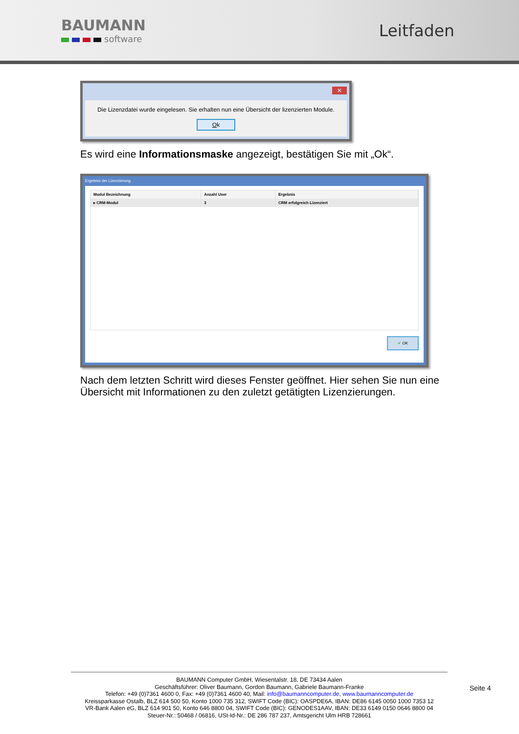BAUMANN
software
Leitfaden
✕
Die Lizenzdatei wurde eingelesen. Sie erhalten nun eine Übersicht der lizenzierten Module.
Ok
Es wird eine Informationsmaske angezeigt, bestätigen Sie mit „Ok“.
Ergebnis der Lizenzierung
| Modul Bezeichnung | Anzahl User | Ergebnis |
| --- | --- | --- |
| ▸ CRM-Modul | 3 | CRM erfolgreich Lizenziert |
✔ OK
Nach dem letzten Schritt wird dieses Fenster geöffnet. Hier sehen Sie nun eine Übersicht mit Informationen zu den zuletzt getätigten Lizenzierungen.
BAUMANN Computer GmbH, Wiesentalstr. 18, DE 73434 Aalen
Geschäftsführer: Oliver Baumann, Gordon Baumann, Gabriele Baumann-Franke
Telefon: +49 (0)7361 4600 0, Fax: +49 (0)7361 4600 40, Mail: info@baumanncomputer.de, www.baumanncomputer.de
Kreissparkasse Ostalb, BLZ 614 500 50, Konto 1000 735 312, SWIFT Code (BIC): OASPDE6A, IBAN: DE86 6145 0050 1000 7353 12
VR-Bank Aalen eG, BLZ 614 901 50, Konto 646 8800 04, SWIFT Code (BIC): GENODES1AAV, IBAN: DE33 6149 0150 0646 8800 04
Steuer-Nr.: 50468 / 06816, USt-Id-Nr.: DE 286 787 237, Amtsgericht Ulm HRB 728661
Seite 4